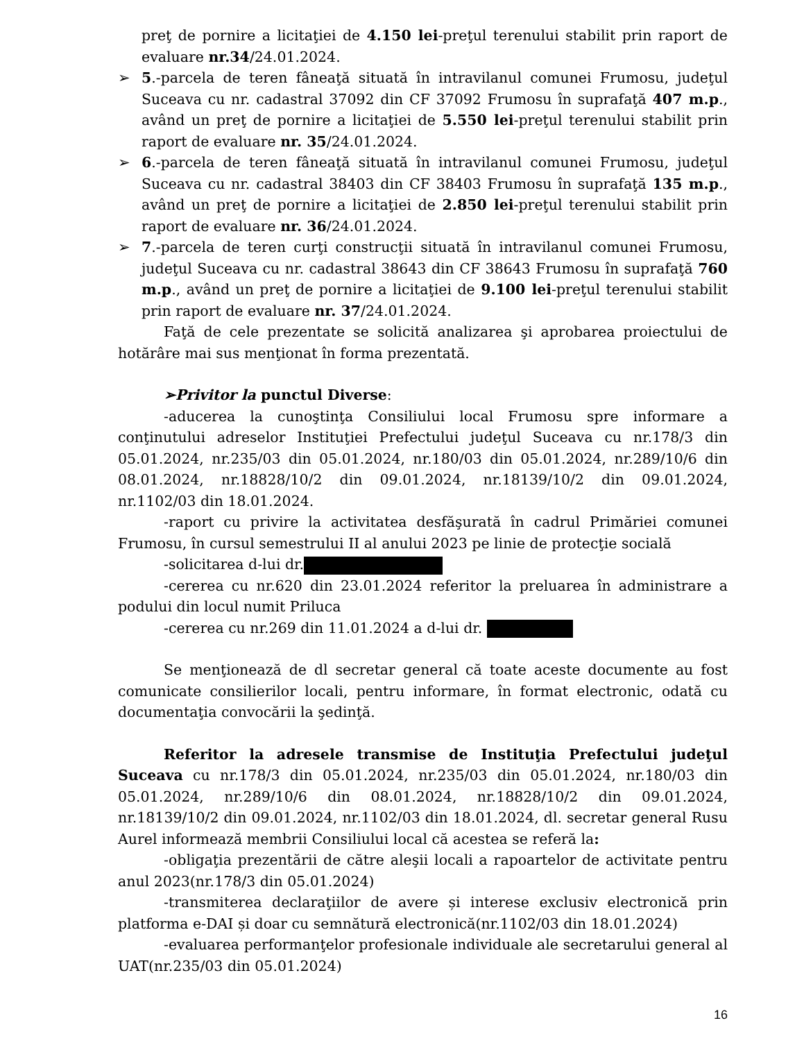preţ de pornire a licitaţiei de 4.150 lei-preţul terenului stabilit prin raport de evaluare nr.34/24.01.2024.
➢ 5.-parcela de teren fâneaţă situată în intravilanul comunei Frumosu, judeţul Suceava cu nr. cadastral 37092 din CF 37092 Frumosu în suprafaţă 407 m.p., având un preţ de pornire a licitaţiei de 5.550 lei-preţul terenului stabilit prin raport de evaluare nr. 35/24.01.2024.
➢ 6.-parcela de teren fâneaţă situată în intravilanul comunei Frumosu, judeţul Suceava cu nr. cadastral 38403 din CF 38403 Frumosu în suprafaţă 135 m.p., având un preţ de pornire a licitaţiei de 2.850 lei-preţul terenului stabilit prin raport de evaluare nr. 36/24.01.2024.
➢ 7.-parcela de teren curţi construcţii situată în intravilanul comunei Frumosu, judeţul Suceava cu nr. cadastral 38643 din CF 38643 Frumosu în suprafaţă 760 m.p., având un preţ de pornire a licitaţiei de 9.100 lei-preţul terenului stabilit prin raport de evaluare nr. 37/24.01.2024.
Faţă de cele prezentate se solicită analizarea şi aprobarea proiectului de hotărâre mai sus menţionat în forma prezentată.
➢Privitor la punctul Diverse:
-aducerea la cunoştinţa Consiliului local Frumosu spre informare a conţinutului adreselor Instituţiei Prefectului judeţul Suceava cu nr.178/3 din 05.01.2024, nr.235/03 din 05.01.2024, nr.180/03 din 05.01.2024, nr.289/10/6 din 08.01.2024, nr.18828/10/2 din 09.01.2024, nr.18139/10/2 din 09.01.2024, nr.1102/03 din 18.01.2024.
-raport cu privire la activitatea desfăşurată în cadrul Primăriei comunei Frumosu, în cursul semestrului II al anului 2023 pe linie de protecţie socială
-solicitarea d-lui dr.
-cererea cu nr.620 din 23.01.2024 referitor la preluarea în administrare a podului din locul numit Priluca
-cererea cu nr.269 din 11.01.2024 a d-lui dr.
Se menţionează de dl secretar general că toate aceste documente au fost comunicate consilierilor locali, pentru informare, în format electronic, odată cu documentaţia convocării la şedinţă.
Referitor la adresele transmise de Instituţia Prefectului judeţul Suceava cu nr.178/3 din 05.01.2024, nr.235/03 din 05.01.2024, nr.180/03 din 05.01.2024, nr.289/10/6 din 08.01.2024, nr.18828/10/2 din 09.01.2024, nr.18139/10/2 din 09.01.2024, nr.1102/03 din 18.01.2024, dl. secretar general Rusu Aurel informează membrii Consiliului local că acestea se referă la:
-obligaţia prezentării de către aleşii locali a rapoartelor de activitate pentru anul 2023(nr.178/3 din 05.01.2024)
-transmiterea declaraţiilor de avere și interese exclusiv electronică prin platforma e-DAI și doar cu semnătură electronică(nr.1102/03 din 18.01.2024)
-evaluarea performanţelor profesionale individuale ale secretarului general al UAT(nr.235/03 din 05.01.2024)
16